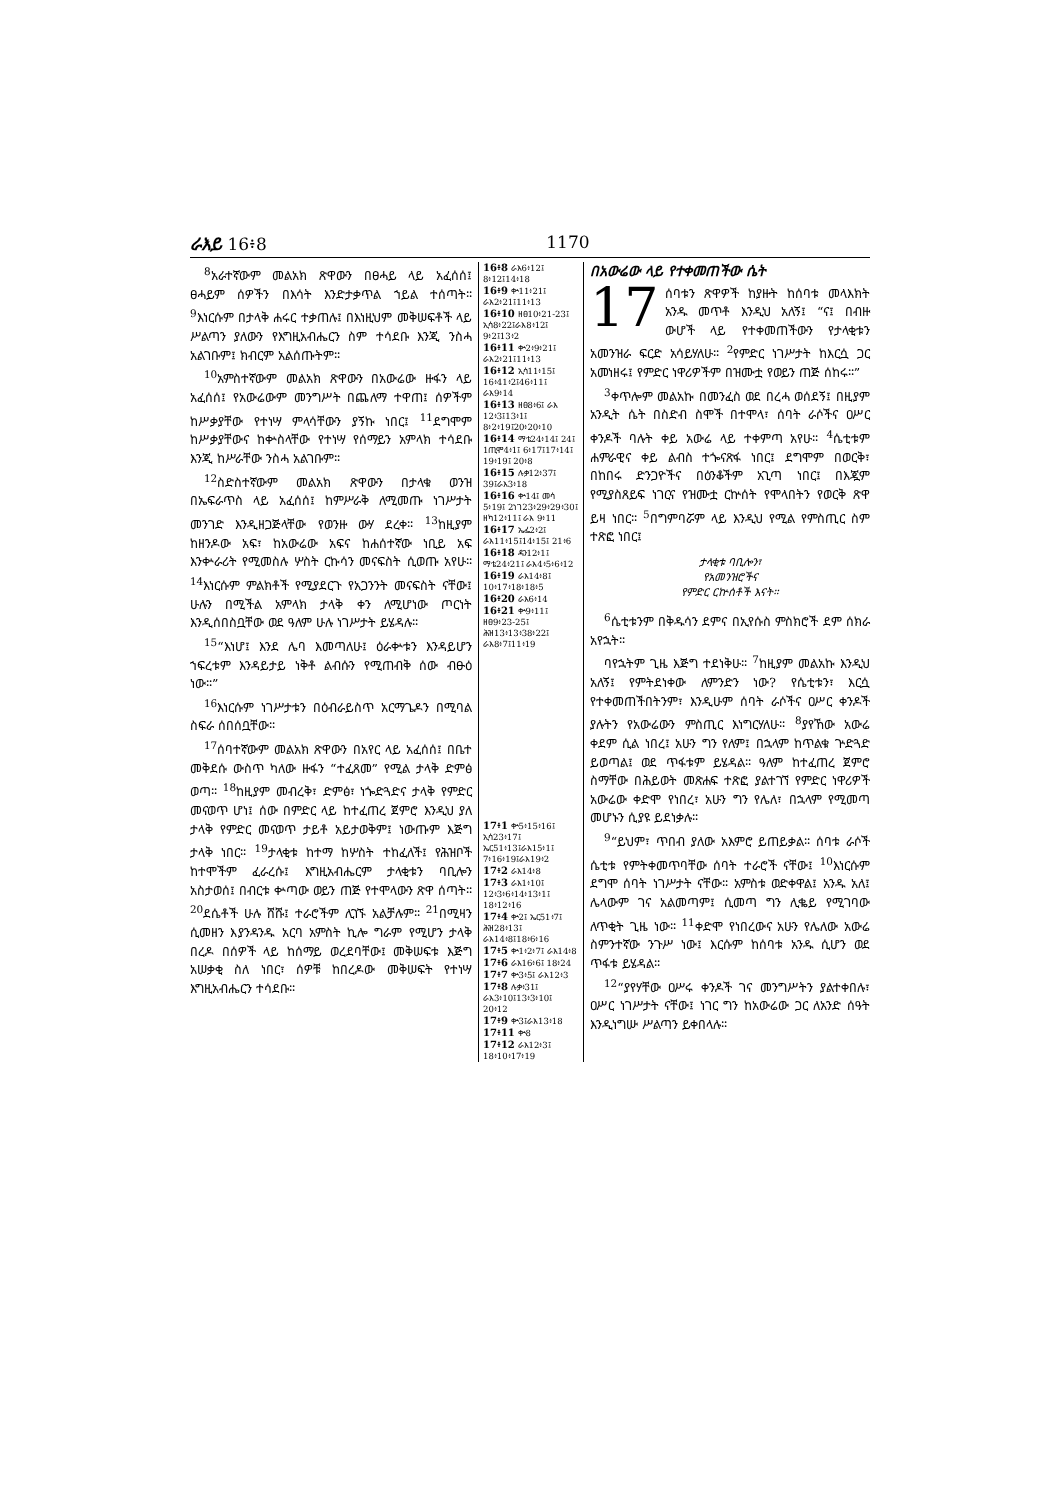ራእይ 16፥8 1170
<sup>8</sup> አራተኛውም መልአክ ጽዋውን በፀሓይ ላይ አፈሰሰ፤ ፀሓይም ሰዎችን በእሳት እንድታቃጥል ኀይል ተሰጣት። <sup>9</sup>እነርሱም በታላቅ ሐሩር ተቃጠሉ፤ በእነዚህም መቅሠፍቶች ላይ ሥልጣን ያለውን የእግዚአብሔርን ስም ተሳደቡ እንጂ ንስሓ አልገቡም፤ ክብርም አልሰጡትም።
<sup>10</sup> አምስተኛውም መልአክ ጽዋውን በአውሬው ዙፋን ላይ አፈሰሰ፤ የአውሬውም መንግሥት በጨለማ ተዋጠ፤ ሰዎችም ከሥቃያቸው የተነሣ ምላሳቸውን ያኝኩ ነበር፤ <sup>11</sup>ደግሞም ከሥቃያቸውና ከቍስላቸው የተነሣ የሰማይን አምላክ ተሳደቡ እንጂ ከሥራቸው ንስሓ አልገቡም።
<sup>12</sup> ስድስተኛውም መልአክ ጽዋውን በታላቁ ወንዝ በኤፍራጥስ ላይ አፈሰሰ፤ ከምሥራቅ ለሚመጡ ነገሥታት መንገድ እንዲዘጋጅላቸው የወንዙ ውሃ ደረቀ። <sup>13</sup>ከዚያም ከዘንዶው አፍ፣ ከአውሬው አፍና ከሐሰተኛው ነቢይ አፍ እንቍራሪት የሚመስሉ ሦስት ርኩሳን መናፍስት ሲወጡ አየሁ። <sup>14</sup>እነርሱም ምልክቶች የሚያደርጉ የአጋንንት መናፍስት ናቸው፤ ሁሉን በሚችል አምላክ ታላቅ ቀን ለሚሆነው ጦርነት እንዲሰበስቧቸው ወደ ዓለም ሁሉ ነገሥታት ይሄዳሉ።
<sup>15</sup> “እነሆ፤ እንደ ሌባ እመጣለሁ፤ ዕራቍቱን እንዳይሆን ኀፍረቱም እንዳይታይ ነቅቶ ልብሱን የሚጠብቅ ሰው ብፁዕ ነው።”
<sup>16</sup> እነርሱም ነገሥታቱን በዕብራይስጥ አርማጌዶን በሚባል ስፍራ ሰበሰቧቸው።
<sup>17</sup> ሰባተኛውም መልአክ ጽዋውን በአየር ላይ አፈሰሰ፤ በቤተ መቅደሱ ውስጥ ካለው ዙፋን “ተፈጸመ” የሚል ታላቅ ድምፅ ወጣ። <sup>18</sup>ከዚያም መብረቅ፣ ድምፅ፣ ነጐድጓድና ታላቅ የምድር መናወጥ ሆነ፤ ሰው በምድር ላይ ከተፈጠረ ጀምሮ እንዲህ ያለ ታላቅ የምድር መናወጥ ታይቶ አይታወቅም፤ ነውጡም እጅግ ታላቅ ነበር። <sup>19</sup>ታላቂቱ ከተማ ከሦስት ተከፈለች፤ የሕዝቦች ከተሞችም ፈራረሱ፤ እግዚአብሔርም ታላቂቱን ባቢሎን አስታወሰ፤ በብርቱ ቍጣው ወይን ጠጅ የተሞላውን ጽዋ ሰጣት። <sup>20</sup>ደሴቶች ሁሉ ሸሹ፤ ተራሮችም ሊገኙ አልቻሉም። <sup>21</sup>በሚዛን ሲመዘን እያንዳንዱ አርባ አምስት ኪሎ ግራም የሚሆን ታላቅ በረዶ በሰዎች ላይ ከሰማይ ወረደባቸው፤ መቅሠፍቱ እጅግ አሠቃቂ ስለ ነበር፣ ሰዎቹ ከበረዶው መቅሠፍት የተነሣ እግዚአብሔርን ተሳደቡ።
16፥8 ራእ6፥12፤ 8፥12፤14፥18
16፥9 ቍ11፥21፤ ራእ2፥21፤11፥13
16፥10 ዘፀ10፥21-23፤ ኢሳ8፥22፤ራእ8፥12፤ 9፥2፤13፥2
16፥11 ቍ2፥9፥21፤ ራእ2፥21፤11፥13
16፥12 ኢሳ11፥15፤ 16፥41፥2፤46፥11፤ ራእ9፥14
16፥13 ዘፀ8፥6፤ ራእ 12፥3፤13፥1፤ 8፥2፥19፤20፥20፥10
16፥14 ማቴ24፥14፤ 24፤ 1ጢሞ4፥1፤ 6፥17፤17፥14፤ 19፥19፤ 20፥8
16፥15 ሉቃ12፥37፤ 39፤ራእ3፥18
16፥16 ቍ14፤ መሳ 5፥19፤ 2ነገ23፥29፥29፥30፤ ዘካ12፥11፤ ራእ 9፥11
16፥17 ኤፌ2፥2፤ ራእ11፥15፤14፥15፤ 21፥6
16፥18 ዳን12፥1፤ ማቴ24፥21፤ ራእ4፥5፥6፥12
16፥19 ራእ14፥8፤ 10፥17፥18፥18፥5
16፥20 ራእ6፥14
16፥21 ቍ9፥11፤ ዘፀ9፥23-25፤ ሕዝ13፥13፥38፥22፤ ራእ8፥7፤11፥19
17፥1 ቍ5፥15፥16፤ ኢሳ23፥17፤ ኤር51፥13፤ራእ15፥1፤ 7፥16፥19፤ራእ19፥2
17፥2 ራእ14፥8
17፥3 ራእ1፥10፤ 12፥3፥6፥14፥13፥1፤ 18፥12፥16
17፥4 ቍ2፤ ኤር51፥7፤ ሕዝ28፥13፤ ራእ14፥8፤18፥6፥16
17፥5 ቍ1፥2፥7፤ ራእ14፥8
17፥6 ራእ16፥6፤ 18፥24
17፥7 ቍ3፥5፤ ራእ12፥3
17፥8 ሉቃ፥31፤ ራእ3፥10፤13፥3፥10፤ 20፥12
17፥9 ቍ3፤ራእ13፥18
17፥11 ቍ8
17፥12 ራእ12፥3፤ 18፥10፥17፥19
በአውሬው ላይ የተቀመጠችው ሴት
17 ሰባቱን ጽዋዎች ከያዙት ከሰባቱ መላእክት አንዱ መጥቶ እንዲህ አለኝ፤ “ና፤ በብዙ ውሆች ላይ የተቀመጠችውን የታላቂቱን አመንዝራ ፍርድ አሳይሃለሁ። <sup>2</sup>የምድር ነገሥታት ከእርሷ ጋር አመነዘሩ፤ የምድር ነዋሪዎችም በዝሙቷ የወይን ጠጅ ሰከሩ።”
<sup>3</sup> ቀጥሎም መልአኩ በመንፈስ ወደ በረሓ ወሰደኝ፤ በዚያም አንዲት ሴት በስድብ ስሞች በተሞላ፣ ሰባት ራሶችና ዐሥር ቀንዶች ባሉት ቀይ አውሬ ላይ ተቀምጣ አየሁ። <sup>4</sup>ሴቲቱም ሐምራዊና ቀይ ልብስ ተጐናጽፋ ነበር፤ ደግሞም በወርቅ፣ በከበሩ ድንጋዮችና በዕንቆችም አጊጣ ነበር፤ በእጇም የሚያስጸይፍ ነገርና የዝሙቷ ርኵሰት የሞላበትን የወርቅ ጽዋ ይዛ ነበር። <sup>5</sup>በግምባሯም ላይ እንዲህ የሚል የምስጢር ስም ተጽፎ ነበር፤
ታላቂቱ ባቢሎን፣
የአመንዝሮችና
የምድር ርኵሰቶች እናት።
<sup>6</sup> ሴቲቱንም በቅዱሳን ደምና በኢየሱስ ምስክሮች ደም ሰክራ አየኋት።
ባየኋትም ጊዜ እጅግ ተደነቅሁ። <sup>7</sup>ከዚያም መልአኩ እንዲህ አለኝ፤ የምትደነቀው ለምንድን ነው? የሴቲቱን፣ እርሷ የተቀመጠችበትንም፣ እንዲሁም ሰባት ራሶችና ዐሥር ቀንዶች ያሉትን የአውሬውን ምስጢር እነግርሃለሁ። <sup>8</sup>ያየኸው አውሬ ቀደም ሲል ነበረ፤ አሁን ግን የለም፤ በኋላም ከጥልቁ ጕድጓድ ይወጣል፤ ወደ ጥፋቱም ይሄዳል። ዓለም ከተፈጠረ ጀምሮ ስማቸው በሕይወት መጽሐፍ ተጽፎ ያልተገኘ የምድር ነዋሪዎች አውሬው ቀድሞ የነበረ፣ አሁን ግን የሌለ፣ በኋላም የሚመጣ መሆኑን ሲያዩ ይደነቃሉ።
<sup>9</sup> “ይህም፣ ጥበብ ያለው አእምሮ ይጠይቃል። ሰባቱ ራሶች ሴቲቱ የምትቀመጥባቸው ሰባት ተራሮች ናቸው፤ <sup>10</sup>እነርሱም ደግሞ ሰባት ነገሥታት ናቸው። አምስቱ ወድቀዋል፤ አንዱ አለ፤ ሌላውም ገና አልመጣም፤ ሲመጣ ግን ሊቈይ የሚገባው ለጥቂት ጊዜ ነው። <sup>11</sup>ቀድሞ የነበረውና አሁን የሌለው አውሬ ስምንተኛው ንጉሥ ነው፤ እርሱም ከሰባቱ አንዱ ሲሆን ወደ ጥፋቱ ይሄዳል።
<sup>12</sup> “ያየሃቸው ዐሥሩ ቀንዶች ገና መንግሥትን ያልተቀበሉ፣ ዐሥር ነገሥታት ናቸው፤ ነገር ግን ከአውሬው ጋር ለአንድ ሰዓት እንዲነግሡ ሥልጣን ይቀበላሉ።